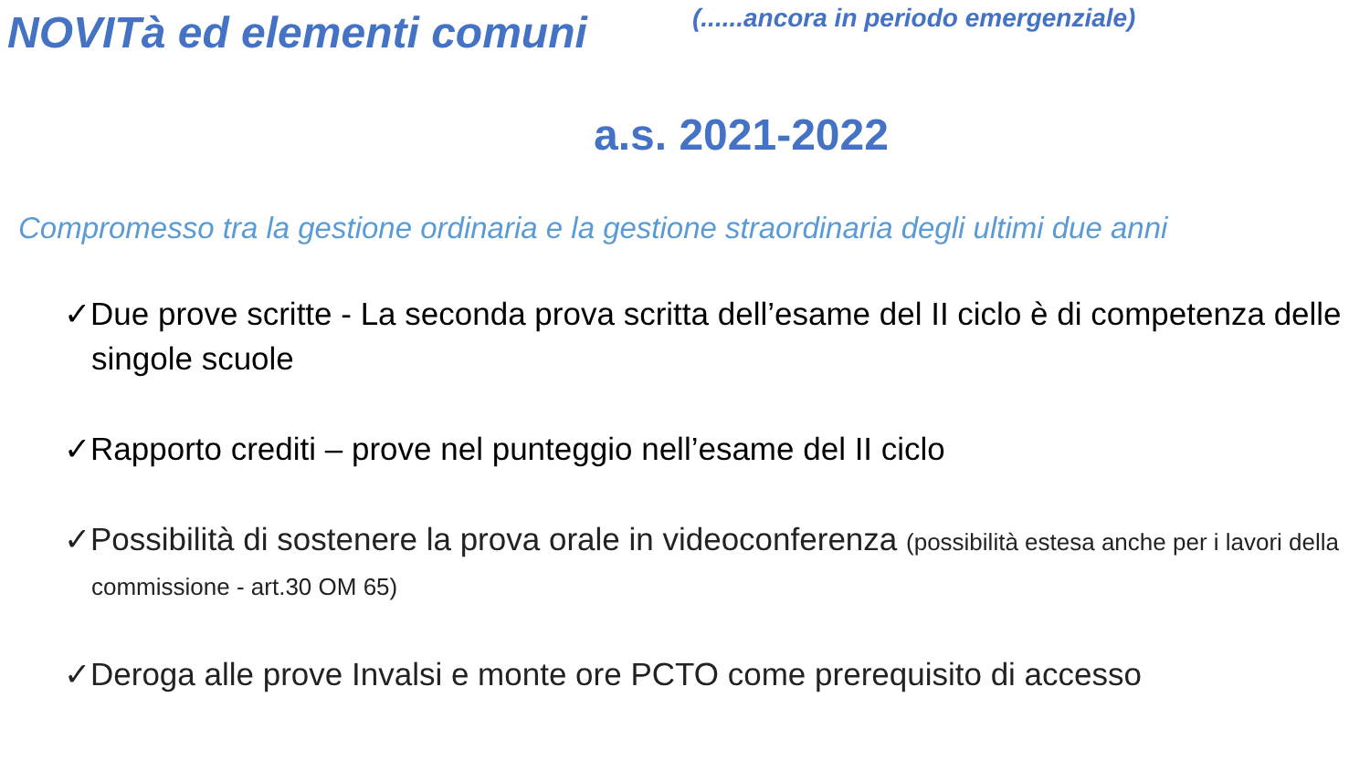NOVITà ed elementi comuni
(......ancora in periodo emergenziale)
a.s. 2021-2022
Compromesso tra la gestione ordinaria e la gestione straordinaria degli ultimi due anni
✓Due prove scritte - La seconda prova scritta dell’esame del II ciclo è di competenza delle singole scuole
✓Rapporto crediti – prove nel punteggio nell’esame del II ciclo
✓Possibilità di sostenere la prova orale in videoconferenza (possibilità estesa anche per i lavori della commissione - art.30 OM 65)
✓Deroga alle prove Invalsi e monte ore PCTO come prerequisito di accesso